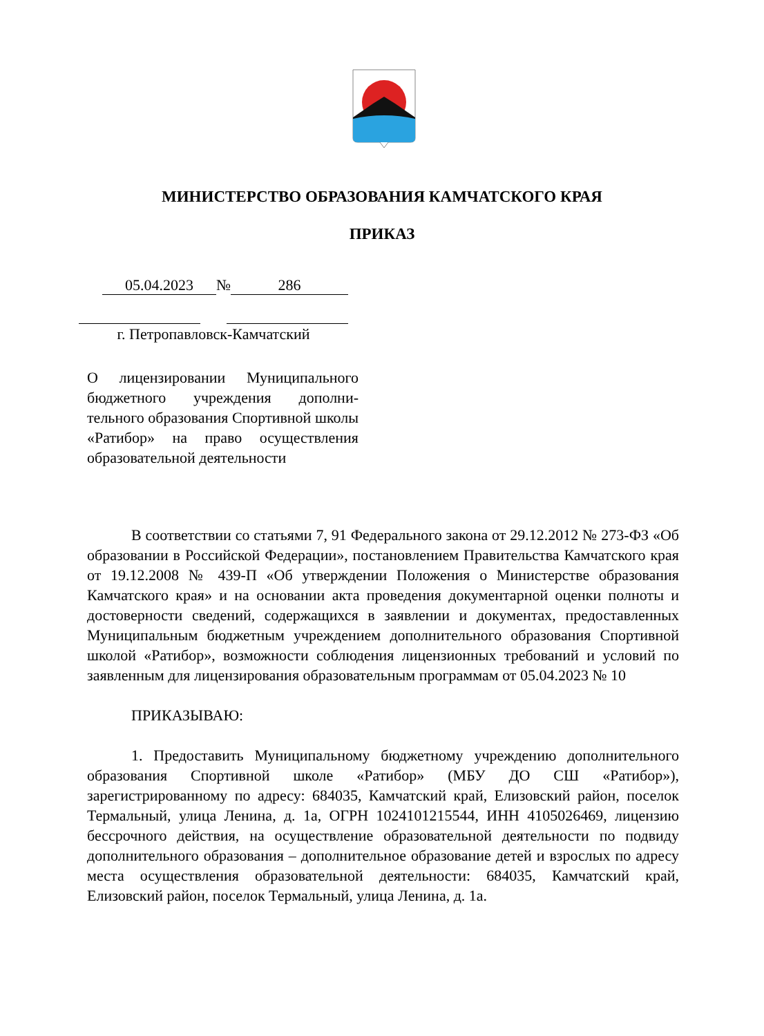МИНИСТЕРСТВО ОБРАЗОВАНИЯ КАМЧАТСКОГО КРАЯ
ПРИКАЗ
05.04.2023 № 286
г. Петропавловск-Камчатский
О лицензировании Муниципального бюджетного учреждения дополни-тельного образования Спортивной школы «Ратибор» на право осуществления образовательной деятельности
В соответствии со статьями 7, 91 Федерального закона от 29.12.2012 № 273-ФЗ «Об образовании в Российской Федерации», постановлением Правительства Камчатского края от 19.12.2008 № 439-П «Об утверждении Положения о Министерстве образования Камчатского края» и на основании акта проведения документарной оценки полноты и достоверности сведений, содержащихся в заявлении и документах, предоставленных Муниципальным бюджетным учреждением дополнительного образования Спортивной школой «Ратибор», возможности соблюдения лицензионных требований и условий по заявленным для лицензирования образовательным программам от 05.04.2023 № 10
ПРИКАЗЫВАЮ:
1. Предоставить Муниципальному бюджетному учреждению дополнительного образования Спортивной школе «Ратибор» (МБУ ДО СШ «Ратибор»), зарегистрированному по адресу: 684035, Камчатский край, Елизовский район, поселок Термальный, улица Ленина, д. 1а, ОГРН 1024101215544, ИНН 4105026469, лицензию бессрочного действия, на осуществление образовательной деятельности по подвиду дополнительного образования – дополнительное образование детей и взрослых по адресу места осуществления образовательной деятельности: 684035, Камчатский край, Елизовский район, поселок Термальный, улица Ленина, д. 1а.